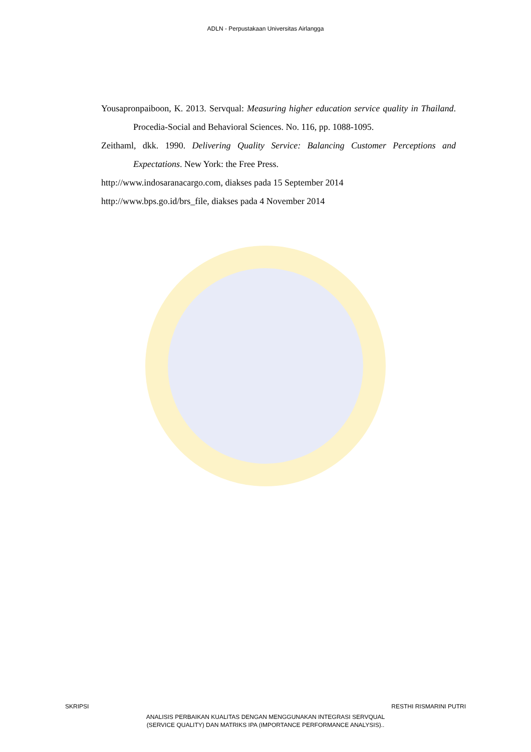ADLN - Perpustakaan Universitas Airlangga
Yousapronpaiboon, K. 2013. Servqual: Measuring higher education service quality in Thailand. Procedia-Social and Behavioral Sciences. No. 116, pp. 1088-1095.
Zeithaml, dkk. 1990. Delivering Quality Service: Balancing Customer Perceptions and Expectations. New York: the Free Press.
http://www.indosaranacargo.com, diakses pada 15 September 2014
http://www.bps.go.id/brs_file, diakses pada 4 November 2014
SKRIPSI RESTHI RISMARINI PUTRI
ANALISIS PERBAIKAN KUALITAS DENGAN MENGGUNAKAN INTEGRASI SERVQUAL
(SERVICE QUALITY) DAN MATRIKS IPA (IMPORTANCE PERFORMANCE ANALYSIS)..